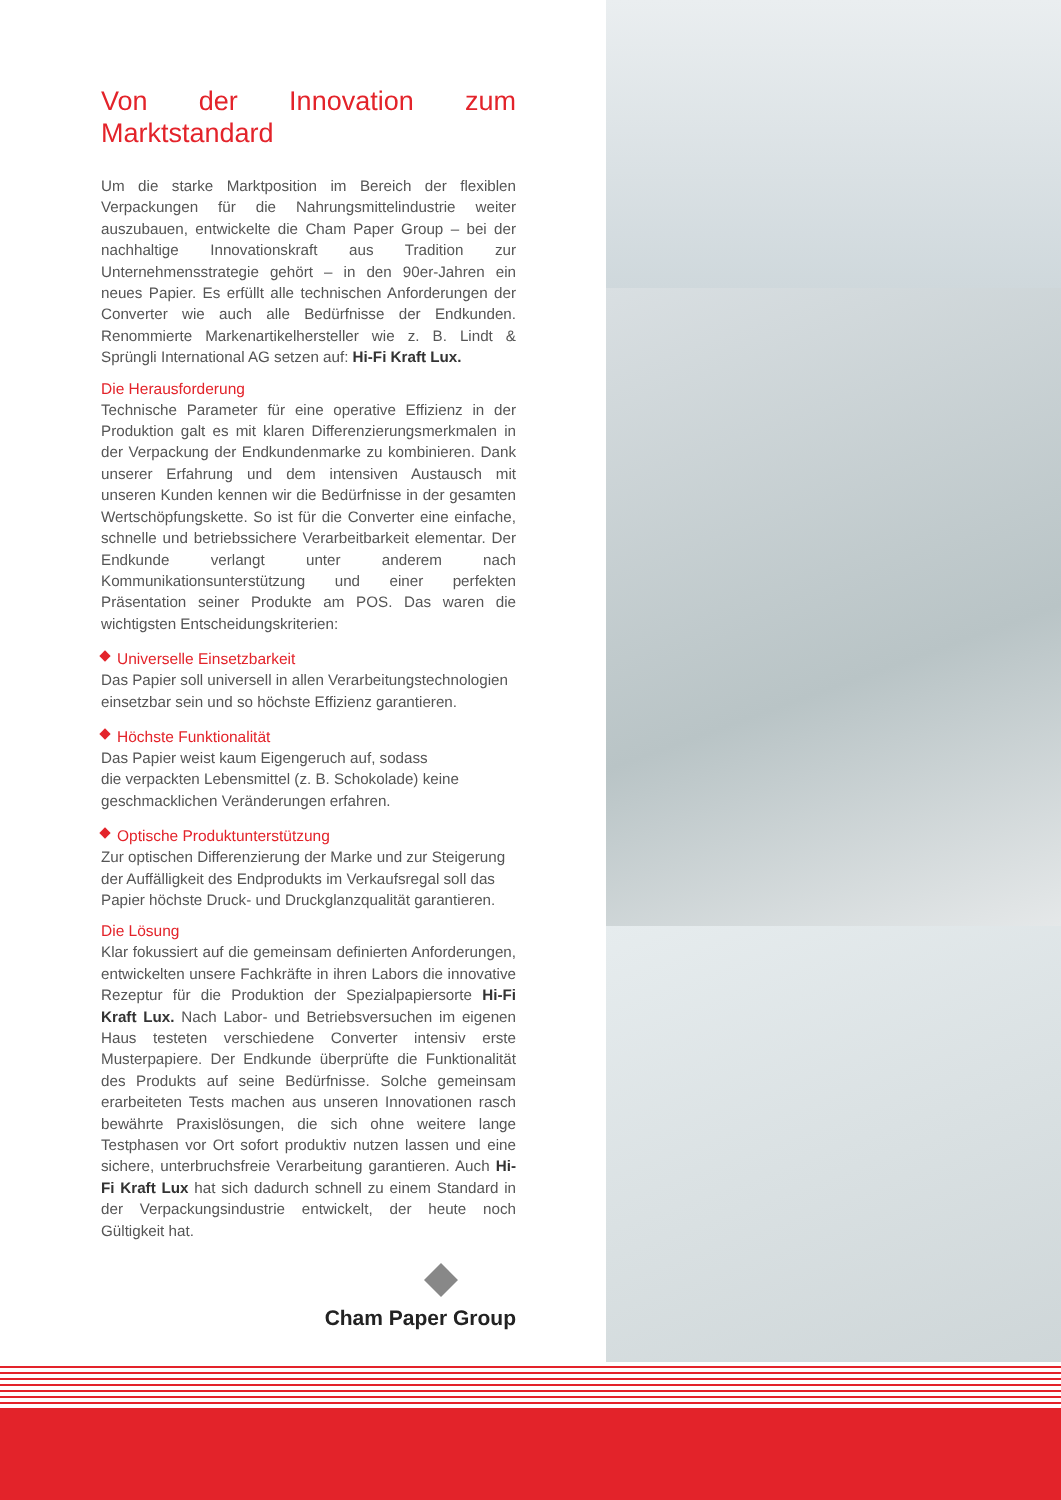Von der Innovation zum Marktstandard
Um die starke Marktposition im Bereich der flexiblen Verpackungen für die Nahrungsmittelindustrie weiter auszubauen, entwickelte die Cham Paper Group – bei der nachhaltige Innovationskraft aus Tradition zur Unternehmensstrategie gehört – in den 90er-Jahren ein neues Papier. Es erfüllt alle technischen Anforderungen der Converter wie auch alle Bedürfnisse der Endkunden. Renommierte Markenartikelhersteller wie z. B. Lindt & Sprüngli International AG setzen auf: Hi-Fi Kraft Lux.
Die Herausforderung
Technische Parameter für eine operative Effizienz in der Produktion galt es mit klaren Differenzierungsmerkmalen in der Verpackung der Endkundenmarke zu kombinieren. Dank unserer Erfahrung und dem intensiven Austausch mit unseren Kunden kennen wir die Bedürfnisse in der gesamten Wertschöpfungskette. So ist für die Converter eine einfache, schnelle und betriebssichere Verarbeitbarkeit elementar. Der Endkunde verlangt unter anderem nach Kommunikationsunterstützung und einer perfekten Präsentation seiner Produkte am POS. Das waren die wichtigsten Entscheidungskriterien:
Universelle Einsetzbarkeit
Das Papier soll universell in allen Verarbeitungstechnologien einsetzbar sein und so höchste Effizienz garantieren.
Höchste Funktionalität
Das Papier weist kaum Eigengeruch auf, sodass
die verpackten Lebensmittel (z. B. Schokolade) keine geschmacklichen Veränderungen erfahren.
Optische Produktunterstützung
Zur optischen Differenzierung der Marke und zur Steigerung der Auffälligkeit des Endprodukts im Verkaufsregal soll das Papier höchste Druck- und Druckglanzqualität garantieren.
Die Lösung
Klar fokussiert auf die gemeinsam definierten Anforderungen, entwickelten unsere Fachkräfte in ihren Labors die innovative Rezeptur für die Produktion der Spezialpapiersorte Hi-Fi Kraft Lux. Nach Labor- und Betriebsversuchen im eigenen Haus testeten verschiedene Converter intensiv erste Musterpapiere. Der Endkunde überprüfte die Funktionalität des Produkts auf seine Bedürfnisse. Solche gemeinsam erarbeiteten Tests machen aus unseren Innovationen rasch bewährte Praxislösungen, die sich ohne weitere lange Testphasen vor Ort sofort produktiv nutzen lassen und eine sichere, unterbruchsfreie Verarbeitung garantieren. Auch Hi-Fi Kraft Lux hat sich dadurch schnell zu einem Standard in der Verpackungsindustrie entwickelt, der heute noch Gültigkeit hat.
Cham Paper Group